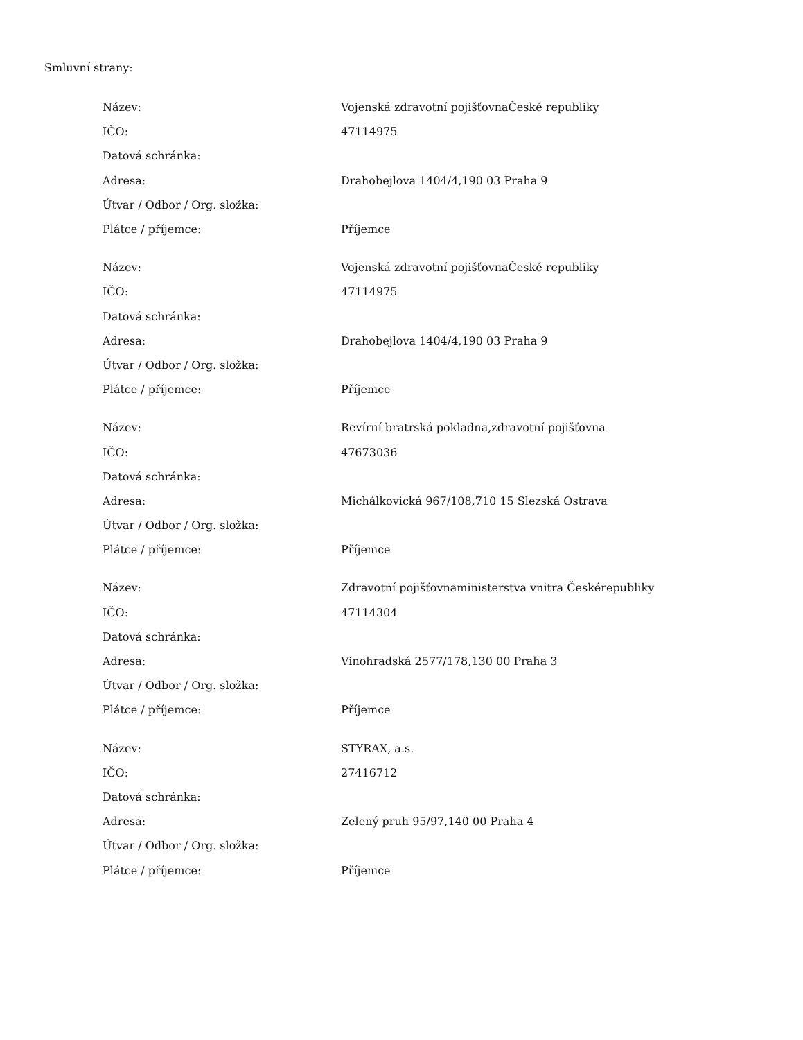Smluvní strany:
| Název: | Vojenská zdravotní pojišťovnaČeské republiky |
| IČO: | 47114975 |
| Datová schránka: | |
| Adresa: | Drahobejlova 1404/4,190 03 Praha 9 |
| Útvar / Odbor / Org. složka: | |
| Plátce / příjemce: | Příjemce |
| Název: | Vojenská zdravotní pojišťovnaČeské republiky |
| IČO: | 47114975 |
| Datová schránka: | |
| Adresa: | Drahobejlova 1404/4,190 03 Praha 9 |
| Útvar / Odbor / Org. složka: | |
| Plátce / příjemce: | Příjemce |
| Název: | Revírní bratrská pokladna,zdravotní pojišťovna |
| IČO: | 47673036 |
| Datová schránka: | |
| Adresa: | Michálkovická 967/108,710 15 Slezská Ostrava |
| Útvar / Odbor / Org. složka: | |
| Plátce / příjemce: | Příjemce |
| Název: | Zdravotní pojišťovnaministerstva vnitra Českérepubliky |
| IČO: | 47114304 |
| Datová schránka: | |
| Adresa: | Vinohradská 2577/178,130 00 Praha 3 |
| Útvar / Odbor / Org. složka: | |
| Plátce / příjemce: | Příjemce |
| Název: | STYRAX, a.s. |
| IČO: | 27416712 |
| Datová schránka: | |
| Adresa: | Zelený pruh 95/97,140 00 Praha 4 |
| Útvar / Odbor / Org. složka: | |
| Plátce / příjemce: | Příjemce |